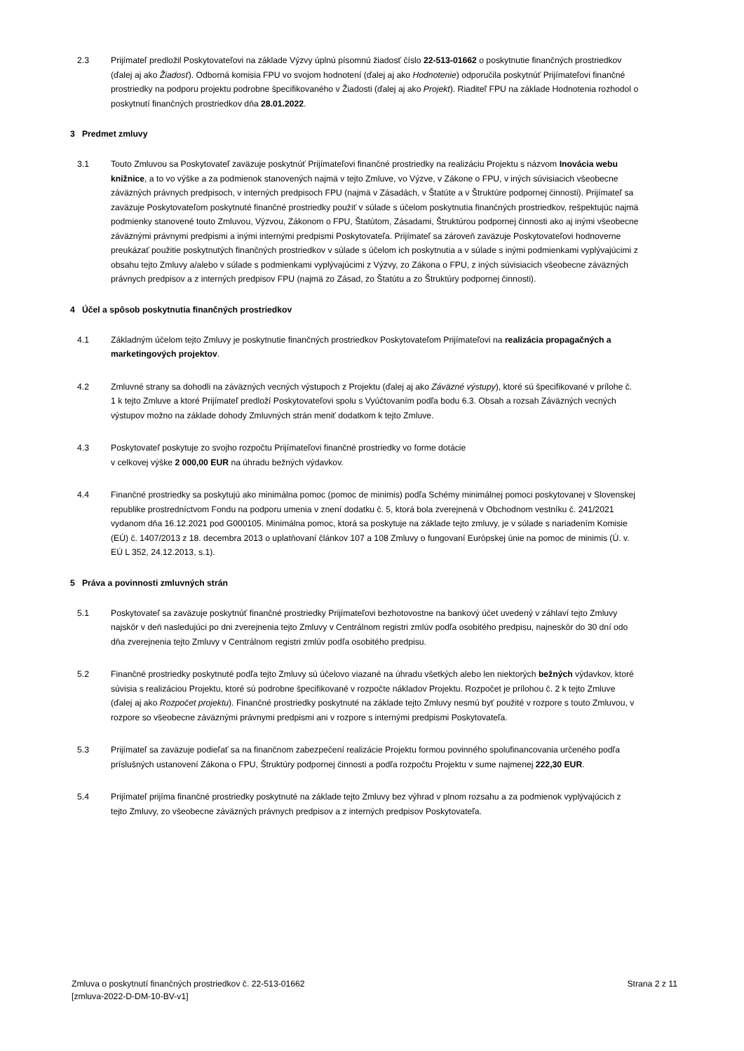2.3 Prijímateľ predložil Poskytovateľovi na základe Výzvy úplnú písomnú žiadosť číslo 22-513-01662 o poskytnutie finančných prostriedkov (ďalej aj ako Žiadosť). Odborná komisia FPU vo svojom hodnotení (ďalej aj ako Hodnotenie) odporučila poskytnúť Prijímateľovi finančné prostriedky na podporu projektu podrobne špecifikovaného v Žiadosti (ďalej aj ako Projekt). Riaditeľ FPU na základe Hodnotenia rozhodol o poskytnutí finančných prostriedkov dňa 28.01.2022.
3 Predmet zmluvy
3.1 Touto Zmluvou sa Poskytovateľ zaväzuje poskytnúť Prijímateľovi finančné prostriedky na realizáciu Projektu s názvom Inovácia webu knižnice, a to vo výške a za podmienok stanovených najmä v tejto Zmluve, vo Výzve, v Zákone o FPU, v iných súvisiacich všeobecne záväzných právnych predpisoch, v interných predpisoch FPU (najmä v Zásadách, v Štatúte a v Štruktúre podpornej činnosti). Prijímateľ sa zaväzuje Poskytovateľom poskytnuté finančné prostriedky použiť v súlade s účelom poskytnutia finančných prostriedkov, rešpektujúc najmä podmienky stanovené touto Zmluvou, Výzvou, Zákonom o FPU, Štatútom, Zásadami, Štruktúrou podpornej činnosti ako aj inými všeobecne záväznými právnymi predpismi a inými internými predpismi Poskytovateľa. Prijímateľ sa zároveň zaväzuje Poskytovateľovi hodnoverne preukázať použitie poskytnutých finančných prostriedkov v súlade s účelom ich poskytnutia a v súlade s inými podmienkami vyplývajúcimi z obsahu tejto Zmluvy a/alebo v súlade s podmienkami vyplývajúcimi z Výzvy, zo Zákona o FPU, z iných súvisiacich všeobecne záväzných právnych predpisov a z interných predpisov FPU (najmä zo Zásad, zo Štatútu a zo Štruktúry podpornej činnosti).
4 Účel a spôsob poskytnutia finančných prostriedkov
4.1 Základným účelom tejto Zmluvy je poskytnutie finančných prostriedkov Poskytovateľom Prijímateľovi na realizácia propagačných a marketingových projektov.
4.2 Zmluvné strany sa dohodli na záväzných vecných výstupoch z Projektu (ďalej aj ako Záväzné výstupy), ktoré sú špecifikované v prílohe č. 1 k tejto Zmluve a ktoré Prijímateľ predloží Poskytovateľovi spolu s Vyúčtovaním podľa bodu 6.3. Obsah a rozsah Záväzných vecných výstupov možno na základe dohody Zmluvných strán meniť dodatkom k tejto Zmluve.
4.3 Poskytovateľ poskytuje zo svojho rozpočtu Prijímateľovi finančné prostriedky vo forme dotácie
v celkovej výške 2 000,00 EUR na úhradu bežných výdavkov.
4.4 Finančné prostriedky sa poskytujú ako minimálna pomoc (pomoc de minimis) podľa Schémy minimálnej pomoci poskytovanej v Slovenskej republike prostredníctvom Fondu na podporu umenia v znení dodatku č. 5, ktorá bola zverejnená v Obchodnom vestníku č. 241/2021 vydanom dňa 16.12.2021 pod G000105. Minimálna pomoc, ktorá sa poskytuje na základe tejto zmluvy, je v súlade s nariadením Komisie (EÚ) č. 1407/2013 z 18. decembra 2013 o uplatňovaní článkov 107 a 108 Zmluvy o fungovaní Európskej únie na pomoc de minimis (Ú. v. EÚ L 352, 24.12.2013, s.1).
5 Práva a povinnosti zmluvných strán
5.1 Poskytovateľ sa zaväzuje poskytnúť finančné prostriedky Prijímateľovi bezhotovostne na bankový účet uvedený v záhlaví tejto Zmluvy najskôr v deň nasledujúci po dni zverejnenia tejto Zmluvy v Centrálnom registri zmlúv podľa osobitého predpisu, najneskôr do 30 dní odo dňa zverejnenia tejto Zmluvy v Centrálnom registri zmlúv podľa osobitého predpisu.
5.2 Finančné prostriedky poskytnuté podľa tejto Zmluvy sú účelovo viazané na úhradu všetkých alebo len niektorých bežných výdavkov, ktoré súvisia s realizáciou Projektu, ktoré sú podrobne špecifikované v rozpočte nákladov Projektu. Rozpočet je prílohou č. 2 k tejto Zmluve (ďalej aj ako Rozpočet projektu). Finančné prostriedky poskytnuté na základe tejto Zmluvy nesmú byť použité v rozpore s touto Zmluvou, v rozpore so všeobecne záväznými právnymi predpismi ani v rozpore s internými predpismi Poskytovateľa.
5.3 Prijímateľ sa zaväzuje podieľať sa na finančnom zabezpečení realizácie Projektu formou povinného spolufinancovania určeného podľa príslušných ustanovení Zákona o FPU, Štruktúry podpornej činnosti a podľa rozpočtu Projektu v sume najmenej 222,30 EUR.
5.4 Prijímateľ prijíma finančné prostriedky poskytnuté na základe tejto Zmluvy bez výhrad v plnom rozsahu a za podmienok vyplývajúcich z tejto Zmluvy, zo všeobecne záväzných právnych predpisov a z interných predpisov Poskytovateľa.
Zmluva o poskytnutí finančných prostriedkov č. 22-513-01662
[zmluva-2022-D-DM-10-BV-v1]
Strana 2 z 11